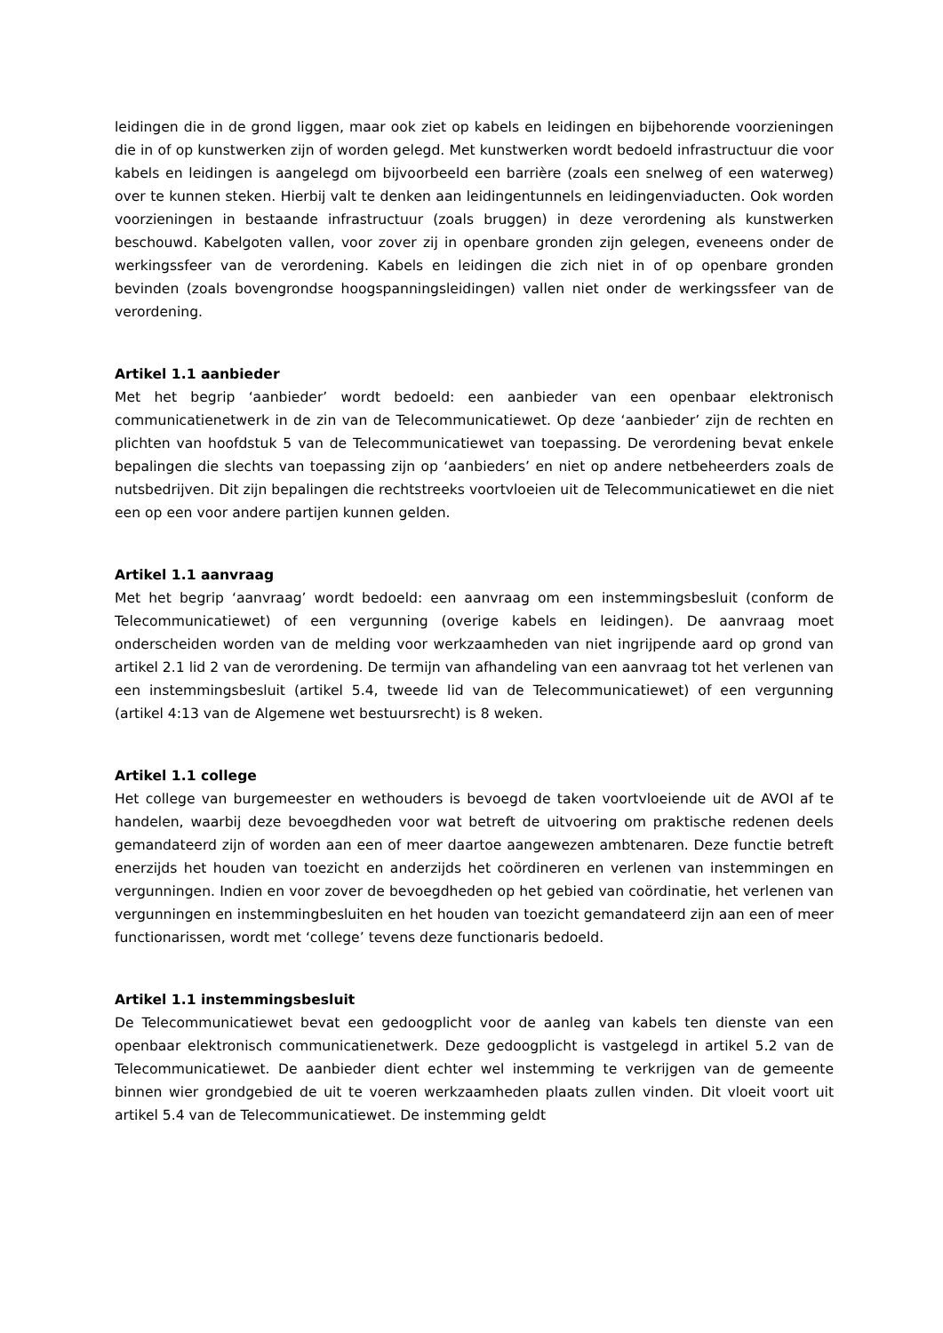leidingen die in de grond liggen, maar ook ziet op kabels en leidingen en bijbehorende voorzieningen die in of op kunstwerken zijn of worden gelegd. Met kunstwerken wordt bedoeld infrastructuur die voor kabels en leidingen is aangelegd om bijvoorbeeld een barrière (zoals een snelweg of een waterweg) over te kunnen steken. Hierbij valt te denken aan leidingentunnels en leidingenviaducten. Ook worden voorzieningen in bestaande infrastructuur (zoals bruggen) in deze verordening als kunstwerken beschouwd. Kabelgoten vallen, voor zover zij in openbare gronden zijn gelegen, eveneens onder de werkingssfeer van de verordening. Kabels en leidingen die zich niet in of op openbare gronden bevinden (zoals bovengrondse hoogspanningsleidingen) vallen niet onder de werkingssfeer van de verordening.
Artikel 1.1 aanbieder
Met het begrip ‘aanbieder’ wordt bedoeld: een aanbieder van een openbaar elektronisch communicatienetwerk in de zin van de Telecommunicatiewet. Op deze ‘aanbieder’ zijn de rechten en plichten van hoofdstuk 5 van de Telecommunicatiewet van toepassing. De verordening bevat enkele bepalingen die slechts van toepassing zijn op ‘aanbieders’ en niet op andere netbeheerders zoals de nutsbedrijven. Dit zijn bepalingen die rechtstreeks voortvloeien uit de Telecommunicatiewet en die niet een op een voor andere partijen kunnen gelden.
Artikel 1.1 aanvraag
Met het begrip ‘aanvraag’ wordt bedoeld: een aanvraag om een instemmingsbesluit (conform de Telecommunicatiewet) of een vergunning (overige kabels en leidingen). De aanvraag moet onderscheiden worden van de melding voor werkzaamheden van niet ingrijpende aard op grond van artikel 2.1 lid 2 van de verordening. De termijn van afhandeling van een aanvraag tot het verlenen van een instemmingsbesluit (artikel 5.4, tweede lid van de Telecommunicatiewet) of een vergunning (artikel 4:13 van de Algemene wet bestuursrecht) is 8 weken.
Artikel 1.1 college
Het college van burgemeester en wethouders is bevoegd de taken voortvloeiende uit de AVOI af te handelen, waarbij deze bevoegdheden voor wat betreft de uitvoering om praktische redenen deels gemandateerd zijn of worden aan een of meer daartoe aangewezen ambtenaren. Deze functie betreft enerzijds het houden van toezicht en anderzijds het coördineren en verlenen van instemmingen en vergunningen. Indien en voor zover de bevoegdheden op het gebied van coördinatie, het verlenen van vergunningen en instemmingbesluiten en het houden van toezicht gemandateerd zijn aan een of meer functionarissen, wordt met ‘college’ tevens deze functionaris bedoeld.
Artikel 1.1 instemmingsbesluit
De Telecommunicatiewet bevat een gedoogplicht voor de aanleg van kabels ten dienste van een openbaar elektronisch communicatienetwerk. Deze gedoogplicht is vastgelegd in artikel 5.2 van de Telecommunicatiewet. De aanbieder dient echter wel instemming te verkrijgen van de gemeente binnen wier grondgebied de uit te voeren werkzaamheden plaats zullen vinden. Dit vloeit voort uit artikel 5.4 van de Telecommunicatiewet. De instemming geldt